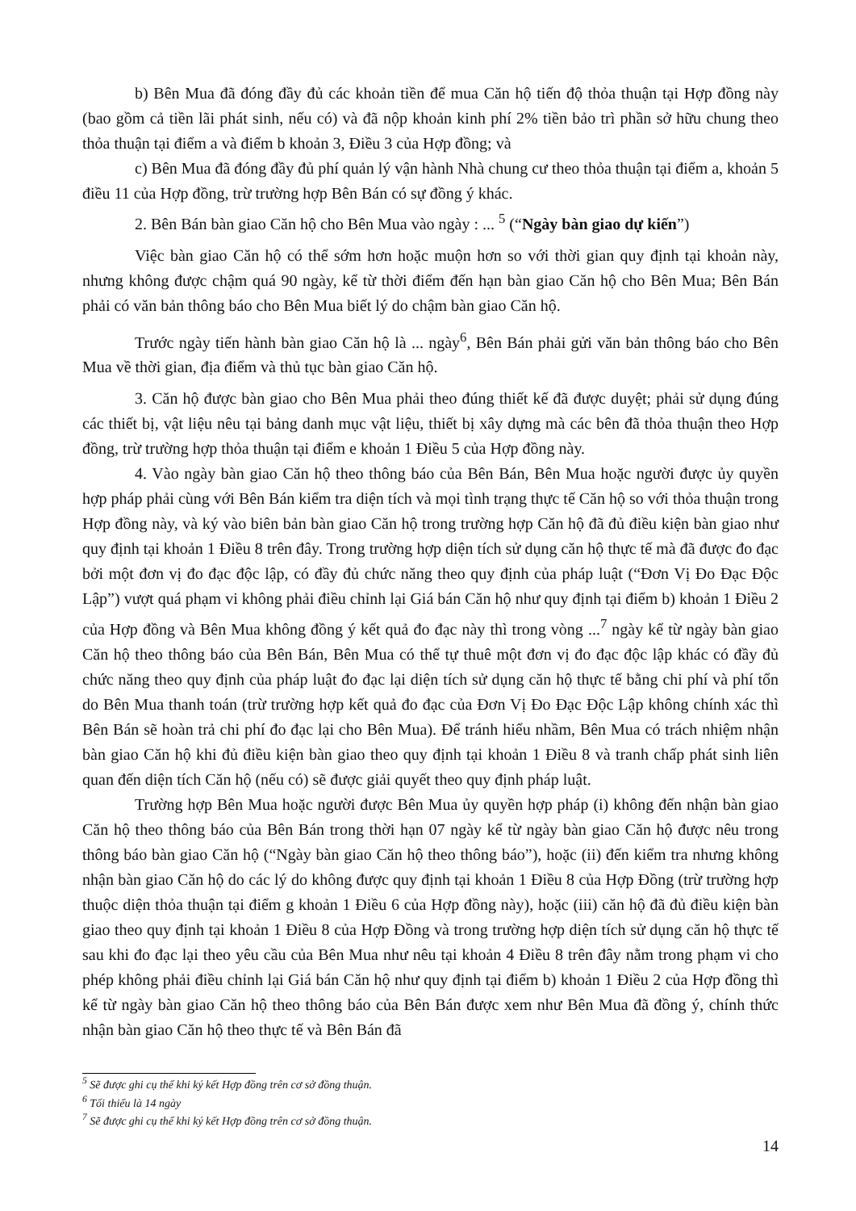b) Bên Mua đã đóng đầy đủ các khoản tiền để mua Căn hộ tiến độ thỏa thuận tại Hợp đồng này (bao gồm cả tiền lãi phát sinh, nếu có) và đã nộp khoản kinh phí 2% tiền bảo trì phần sở hữu chung theo thỏa thuận tại điểm a và điểm b khoản 3, Điều 3 của Hợp đồng; và
c) Bên Mua đã đóng đầy đủ phí quản lý vận hành Nhà chung cư theo thỏa thuận tại điểm a, khoản 5 điều 11 của Hợp đồng, trừ trường hợp Bên Bán có sự đồng ý khác.
2. Bên Bán bàn giao Căn hộ cho Bên Mua vào ngày : ... <sup>5</sup> (“Ngày bàn giao dự kiến”)
Việc bàn giao Căn hộ có thể sớm hơn hoặc muộn hơn so với thời gian quy định tại khoản này, nhưng không được chậm quá 90 ngày, kể từ thời điểm đến hạn bàn giao Căn hộ cho Bên Mua; Bên Bán phải có văn bản thông báo cho Bên Mua biết lý do chậm bàn giao Căn hộ.
Trước ngày tiến hành bàn giao Căn hộ là ... ngày<sup>6</sup>, Bên Bán phải gửi văn bản thông báo cho Bên Mua về thời gian, địa điểm và thủ tục bàn giao Căn hộ.
3. Căn hộ được bàn giao cho Bên Mua phải theo đúng thiết kế đã được duyệt; phải sử dụng đúng các thiết bị, vật liệu nêu tại bảng danh mục vật liệu, thiết bị xây dựng mà các bên đã thỏa thuận theo Hợp đồng, trừ trường hợp thỏa thuận tại điểm e khoản 1 Điều 5 của Hợp đồng này.
4. Vào ngày bàn giao Căn hộ theo thông báo của Bên Bán, Bên Mua hoặc người được ủy quyền hợp pháp phải cùng với Bên Bán kiểm tra diện tích và mọi tình trạng thực tế Căn hộ so với thỏa thuận trong Hợp đồng này, và ký vào biên bản bàn giao Căn hộ trong trường hợp Căn hộ đã đủ điều kiện bàn giao như quy định tại khoản 1 Điều 8 trên đây. Trong trường hợp diện tích sử dụng căn hộ thực tế mà đã được đo đạc bởi một đơn vị đo đạc độc lập, có đầy đủ chức năng theo quy định của pháp luật (“Đơn Vị Đo Đạc Độc Lập”) vượt quá phạm vi không phải điều chỉnh lại Giá bán Căn hộ như quy định tại điểm b) khoản 1 Điều 2 của Hợp đồng và Bên Mua không đồng ý kết quả đo đạc này thì trong vòng ...<sup>7</sup> ngày kể từ ngày bàn giao Căn hộ theo thông báo của Bên Bán, Bên Mua có thể tự thuê một đơn vị đo đạc độc lập khác có đầy đủ chức năng theo quy định của pháp luật đo đạc lại diện tích sử dụng căn hộ thực tế bằng chi phí và phí tổn do Bên Mua thanh toán (trừ trường hợp kết quả đo đạc của Đơn Vị Đo Đạc Độc Lập không chính xác thì Bên Bán sẽ hoàn trả chi phí đo đạc lại cho Bên Mua). Để tránh hiểu nhầm, Bên Mua có trách nhiệm nhận bàn giao Căn hộ khi đủ điều kiện bàn giao theo quy định tại khoản 1 Điều 8 và tranh chấp phát sinh liên quan đến diện tích Căn hộ (nếu có) sẽ được giải quyết theo quy định pháp luật.
Trường hợp Bên Mua hoặc người được Bên Mua ủy quyền hợp pháp (i) không đến nhận bàn giao Căn hộ theo thông báo của Bên Bán trong thời hạn 07 ngày kể từ ngày bàn giao Căn hộ được nêu trong thông báo bàn giao Căn hộ (“Ngày bàn giao Căn hộ theo thông báo”), hoặc (ii) đến kiểm tra nhưng không nhận bàn giao Căn hộ do các lý do không được quy định tại khoản 1 Điều 8 của Hợp Đồng (trừ trường hợp thuộc diện thỏa thuận tại điểm g khoản 1 Điều 6 của Hợp đồng này), hoặc (iii) căn hộ đã đủ điều kiện bàn giao theo quy định tại khoản 1 Điều 8 của Hợp Đồng và trong trường hợp diện tích sử dụng căn hộ thực tế sau khi đo đạc lại theo yêu cầu của Bên Mua như nêu tại khoản 4 Điều 8 trên đây nằm trong phạm vi cho phép không phải điều chỉnh lại Giá bán Căn hộ như quy định tại điểm b) khoản 1 Điều 2 của Hợp đồng thì kể từ ngày bàn giao Căn hộ theo thông báo của Bên Bán được xem như Bên Mua đã đồng ý, chính thức nhận bàn giao Căn hộ theo thực tế và Bên Bán đã
<sup>5</sup> Sẽ được ghi cụ thể khi ký kết Hợp đồng trên cơ sở đồng thuận.
<sup>6</sup> Tối thiểu là 14 ngày
<sup>7</sup> Sẽ được ghi cụ thể khi ký kết Hợp đồng trên cơ sở đồng thuận.
14